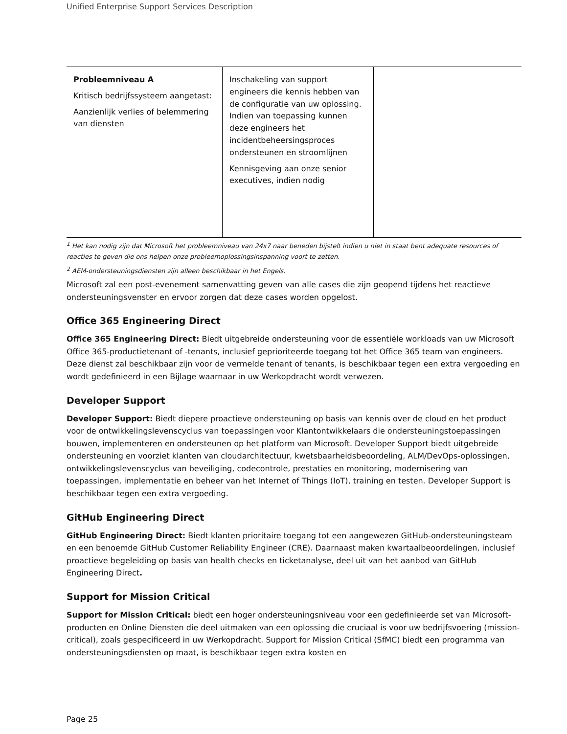Unified Enterprise Support Services Description
| Probleemniveau A Kritisch bedrijfssysteem aangetast: Aanzienlijk verlies of belemmering van diensten | Inschakeling van support engineers die kennis hebben van de configuratie van uw oplossing. Indien van toepassing kunnen deze engineers het incidentbeheersingsproces ondersteunen en stroomlijnen Kennisgeving aan onze senior executives, indien nodig | |
<sup>1</sup> Het kan nodig zijn dat Microsoft het probleemniveau van 24x7 naar beneden bijstelt indien u niet in staat bent adequate resources of reacties te geven die ons helpen onze probleemoplossingsinspanning voort te zetten.
<sup>2</sup> AEM-ondersteuningsdiensten zijn alleen beschikbaar in het Engels.
Microsoft zal een post-evenement samenvatting geven van alle cases die zijn geopend tijdens het reactieve ondersteuningsvenster en ervoor zorgen dat deze cases worden opgelost.
Office 365 Engineering Direct
Office 365 Engineering Direct: Biedt uitgebreide ondersteuning voor de essentiële workloads van uw Microsoft Office 365-productietenant of -tenants, inclusief geprioriteerde toegang tot het Office 365 team van engineers. Deze dienst zal beschikbaar zijn voor de vermelde tenant of tenants, is beschikbaar tegen een extra vergoeding en wordt gedefinieerd in een Bijlage waarnaar in uw Werkopdracht wordt verwezen.
Developer Support
Developer Support: Biedt diepere proactieve ondersteuning op basis van kennis over de cloud en het product voor de ontwikkelingslevenscyclus van toepassingen voor Klantontwikkelaars die ondersteuningstoepassingen bouwen, implementeren en ondersteunen op het platform van Microsoft. Developer Support biedt uitgebreide ondersteuning en voorziet klanten van cloudarchitectuur, kwetsbaarheidsbeoordeling, ALM/DevOps-oplossingen, ontwikkelingslevenscyclus van beveiliging, codecontrole, prestaties en monitoring, modernisering van toepassingen, implementatie en beheer van het Internet of Things (IoT), training en testen. Developer Support is beschikbaar tegen een extra vergoeding.
GitHub Engineering Direct
GitHub Engineering Direct: Biedt klanten prioritaire toegang tot een aangewezen GitHub-ondersteuningsteam en een benoemde GitHub Customer Reliability Engineer (CRE). Daarnaast maken kwartaalbeoordelingen, inclusief proactieve begeleiding op basis van health checks en ticketanalyse, deel uit van het aanbod van GitHub Engineering Direct.
Support for Mission Critical
Support for Mission Critical: biedt een hoger ondersteuningsniveau voor een gedefinieerde set van Microsoft-producten en Online Diensten die deel uitmaken van een oplossing die cruciaal is voor uw bedrijfsvoering (mission-critical), zoals gespecificeerd in uw Werkopdracht. Support for Mission Critical (SfMC) biedt een programma van ondersteuningsdiensten op maat, is beschikbaar tegen extra kosten en
Page 25